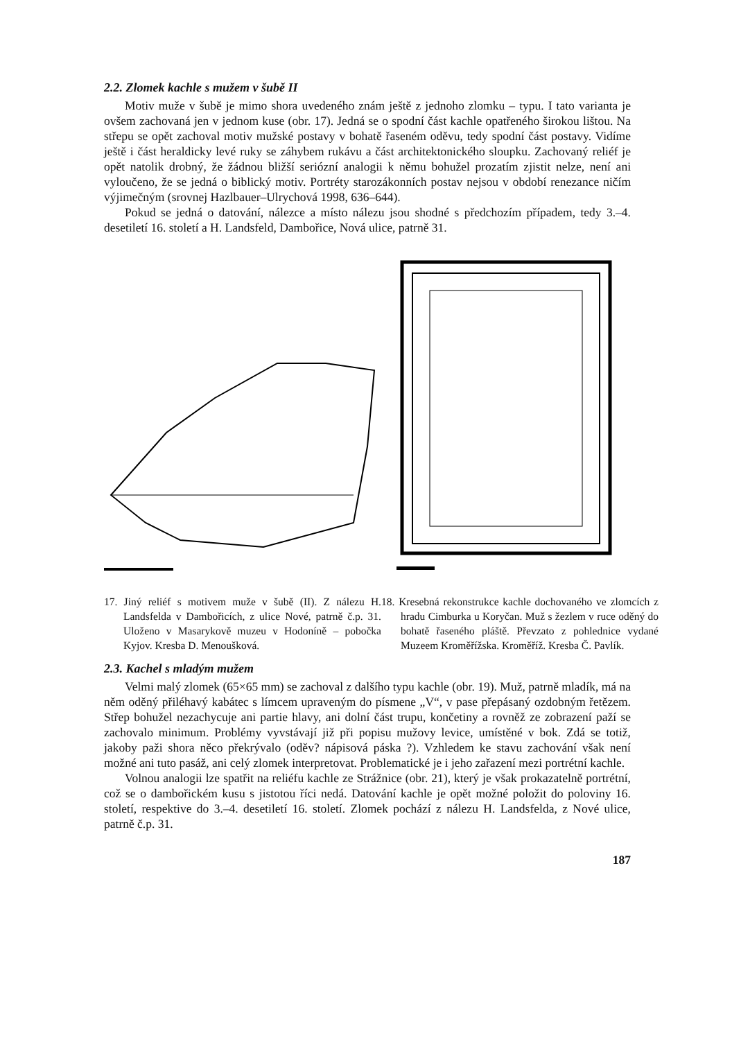2.2. Zlomek kachle s mužem v šubě II
Motiv muže v šubě je mimo shora uvedeného znám ještě z jednoho zlomku – typu. I tato varianta je ovšem zachovaná jen v jednom kuse (obr. 17). Jedná se o spodní část kachle opatřeného širokou lištou. Na střepu se opět zachoval motiv mužské postavy v bohatě řaseném oděvu, tedy spodní část postavy. Vidíme ještě i část heraldicky levé ruky se záhybem rukávu a část architektonického sloupku. Zachovaný reliéf je opět natolik drobný, že žádnou bližší seriózní analogii k němu bohužel prozatím zjistit nelze, není ani vyloučeno, že se jedná o biblický motiv. Portréty starozákonních postav nejsou v období renezance ničím výjimečným (srovnej Hazlbauer–Ulrychová 1998, 636–644).
Pokud se jedná o datování, nálezce a místo nálezu jsou shodné s předchozím případem, tedy 3.–4. desetiletí 16. století a H. Landsfeld, Dambořice, Nová ulice, patrně 31.
17. Jiný reliéf s motivem muže v šubě (II). Z nálezu H. Landsfelda v Dambořicích, z ulice Nové, patrně č.p. 31. Uloženo v Masarykově muzeu v Hodoníně – pobočka Kyjov. Kresba D. Menoušková.
18. Kresebná rekonstrukce kachle dochovaného ve zlomcích z hradu Cimburka u Koryčan. Muž s žezlem v ruce oděný do bohatě řaseného pláště. Převzato z pohlednice vydané Muzeem Kroměřížska. Kroměříž. Kresba Č. Pavlík.
2.3. Kachel s mladým mužem
Velmi malý zlomek (65×65 mm) se zachoval z dalšího typu kachle (obr. 19). Muž, patrně mladík, má na něm oděný přiléhavý kabátec s límcem upraveným do písmene „V“, v pase přepásaný ozdobným řetězem. Střep bohužel nezachycuje ani partie hlavy, ani dolní část trupu, končetiny a rovněž ze zobrazení paží se zachovalo minimum. Problémy vyvstávají již při popisu mužovy levice, umístěné v bok. Zdá se totiž, jakoby paži shora něco překrývalo (oděv? nápisová páska ?). Vzhledem ke stavu zachování však není možné ani tuto pasáž, ani celý zlomek interpretovat. Problematické je i jeho zařazení mezi portrétní kachle.
Volnou analogii lze spatřit na reliéfu kachle ze Strážnice (obr. 21), který je však prokazatelně portrétní, což se o dambořickém kusu s jistotou říci nedá. Datování kachle je opět možné položit do poloviny 16. století, respektive do 3.–4. desetiletí 16. století. Zlomek pochází z nálezu H. Landsfelda, z Nové ulice, patrně č.p. 31.
187